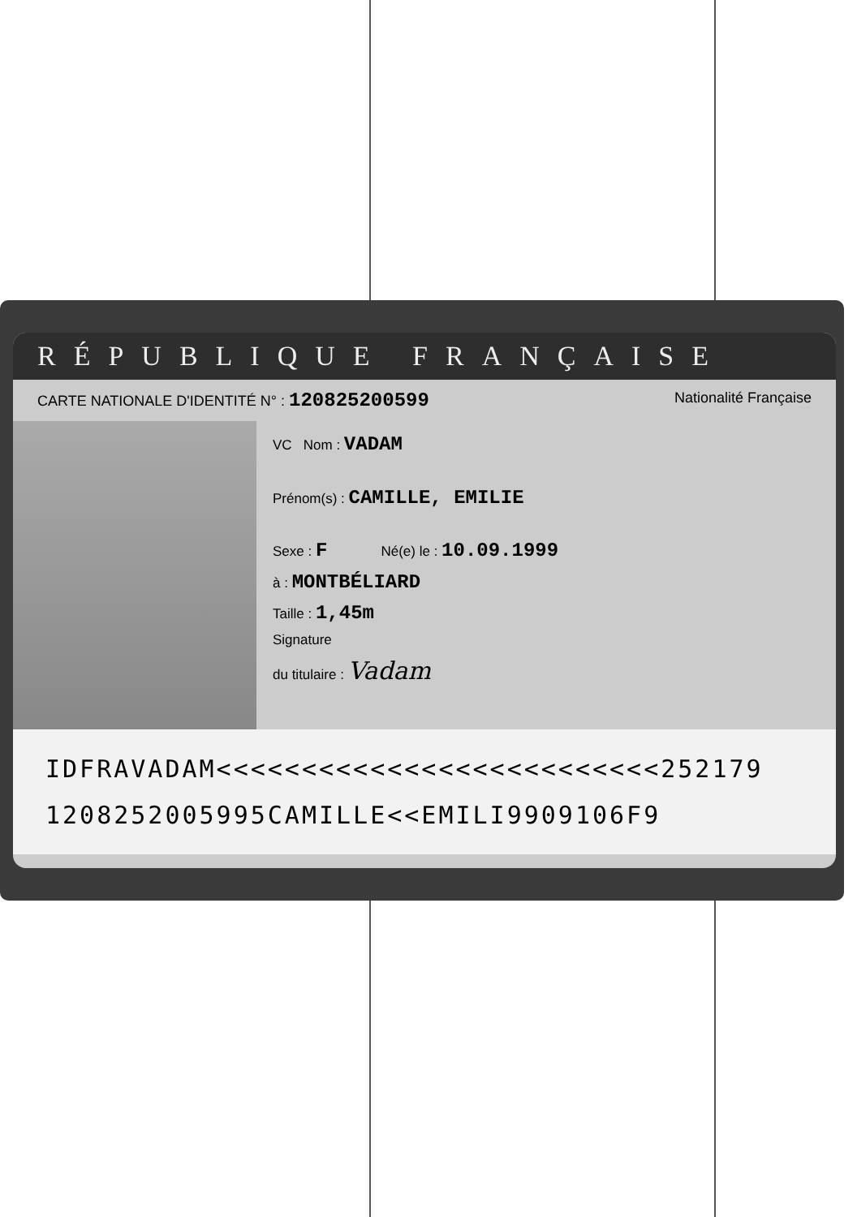RÉPUBLIQUE FRANÇAISE
CARTE NATIONALE D'IDENTITÉ N° : 120825200599 Nationalité Française
VC Nom : VADAM
Prénom(s) : CAMILLE, EMILIE
Sexe : F Né(e) le : 10.09.1999
à : MONTBÉLIARD
Taille : 1,45m
Signature
du titulaire : Vadam
IDFRAVADAM<<<<<<<<<<<<<<<<<<<<<<<<<<252179
120825200599​5CAMILLE<<EMILI9909106F9